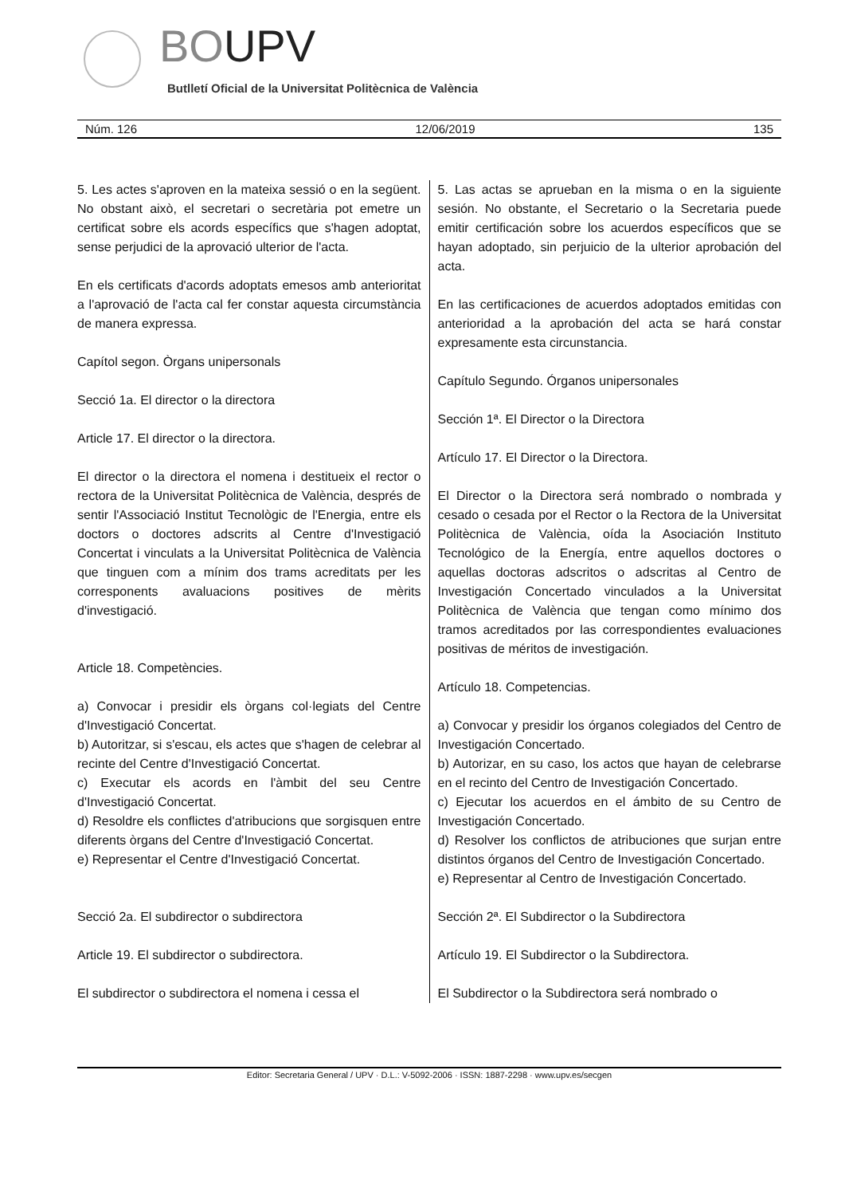BOUPV
Butlletí Oficial de la Universitat Politècnica de València
Núm. 126 12/06/2019 135
5. Les actes s'aproven en la mateixa sessió o en la següent. No obstant això, el secretari o secretària pot emetre un certificat sobre els acords específics que s'hagen adoptat, sense perjudici de la aprovació ulterior de l'acta.
En els certificats d'acords adoptats emesos amb anterioritat a l'aprovació de l'acta cal fer constar aquesta circumstància de manera expressa.
Capítol segon. Òrgans unipersonals
Secció 1a. El director o la directora
Article 17. El director o la directora.
El director o la directora el nomena i destitueix el rector o rectora de la Universitat Politècnica de València, després de sentir l'Associació Institut Tecnològic de l'Energia, entre els doctors o doctores adscrits al Centre d'Investigació Concertat i vinculats a la Universitat Politècnica de València que tinguen com a mínim dos trams acreditats per les corresponents avaluacions positives de mèrits d'investigació.
Article 18. Competències.
a) Convocar i presidir els òrgans col·legiats del Centre d'Investigació Concertat.
b) Autoritzar, si s'escau, els actes que s'hagen de celebrar al recinte del Centre d'Investigació Concertat.
c) Executar els acords en l'àmbit del seu Centre d'Investigació Concertat.
d) Resoldre els conflictes d'atribucions que sorgisquen entre diferents òrgans del Centre d'Investigació Concertat.
e) Representar el Centre d'Investigació Concertat.
Secció 2a. El subdirector o subdirectora
Article 19. El subdirector o subdirectora.
El subdirector o subdirectora el nomena i cessa el
5. Las actas se aprueban en la misma o en la siguiente sesión. No obstante, el Secretario o la Secretaria puede emitir certificación sobre los acuerdos específicos que se hayan adoptado, sin perjuicio de la ulterior aprobación del acta.
En las certificaciones de acuerdos adoptados emitidas con anterioridad a la aprobación del acta se hará constar expresamente esta circunstancia.
Capítulo Segundo. Órganos unipersonales
Sección 1ª. El Director o la Directora
Artículo 17. El Director o la Directora.
El Director o la Directora será nombrado o nombrada y cesado o cesada por el Rector o la Rectora de la Universitat Politècnica de València, oída la Asociación Instituto Tecnológico de la Energía, entre aquellos doctores o aquellas doctoras adscritos o adscritas al Centro de Investigación Concertado vinculados a la Universitat Politècnica de València que tengan como mínimo dos tramos acreditados por las correspondientes evaluaciones positivas de méritos de investigación.
Artículo 18. Competencias.
a) Convocar y presidir los órganos colegiados del Centro de Investigación Concertado.
b) Autorizar, en su caso, los actos que hayan de celebrarse en el recinto del Centro de Investigación Concertado.
c) Ejecutar los acuerdos en el ámbito de su Centro de Investigación Concertado.
d) Resolver los conflictos de atribuciones que surjan entre distintos órganos del Centro de Investigación Concertado.
e) Representar al Centro de Investigación Concertado.
Sección 2ª. El Subdirector o la Subdirectora
Artículo 19. El Subdirector o la Subdirectora.
El Subdirector o la Subdirectora será nombrado o
Editor: Secretaria General / UPV · D.L.: V-5092-2006 · ISSN: 1887-2298 · www.upv.es/secgen